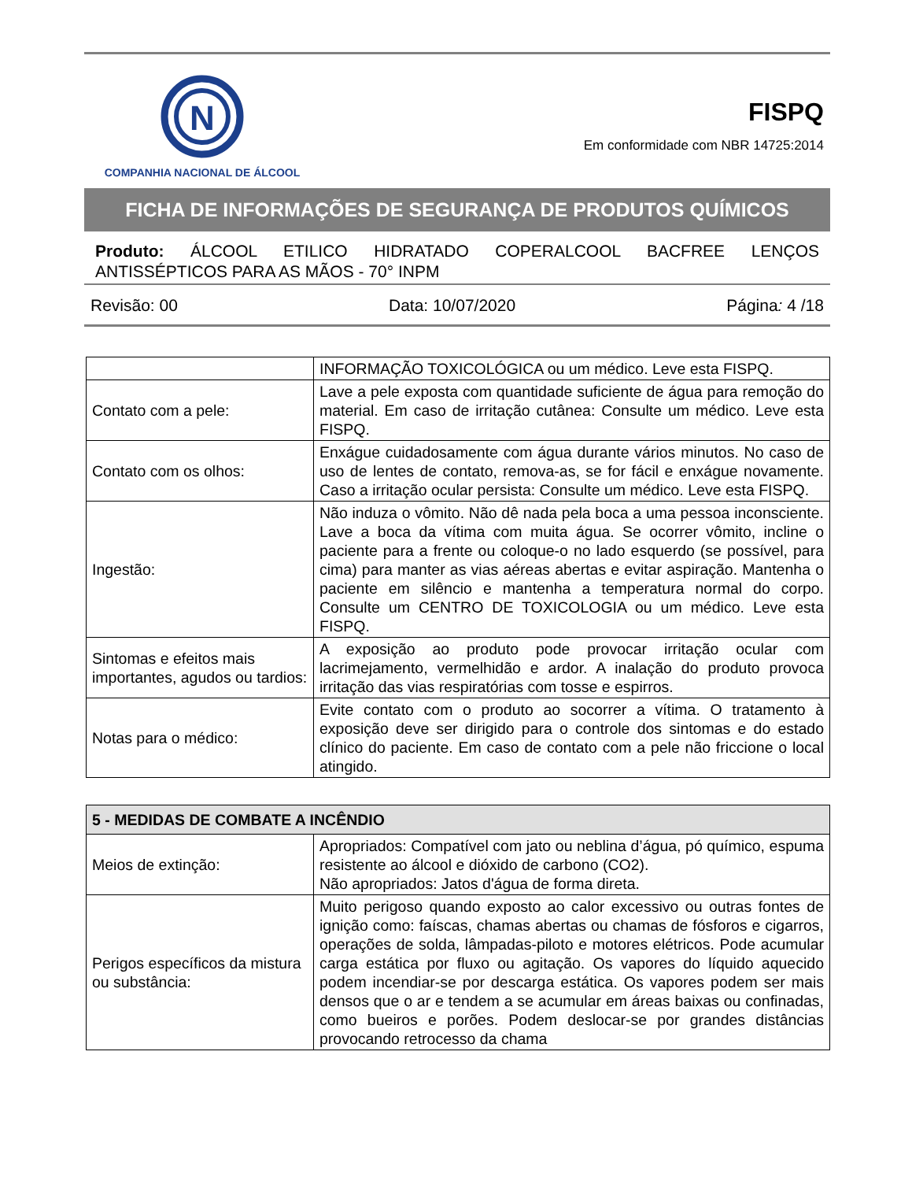N
COMPANHIA NACIONAL DE ÁLCOOL
FISPQ
Em conformidade com NBR 14725:2014
FICHA DE INFORMAÇÕES DE SEGURANÇA DE PRODUTOS QUÍMICOS
Produto: ÁLCOOL ETILICO HIDRATADO COPERALCOOL BACFREE LENÇOS ANTISSÉPTICOS PARA AS MÃOS - 70° INPM
Revisão: 00 Data: 10/07/2020 Página: 4 /18
| | INFORMAÇÃO TOXICOLÓGICA ou um médico. Leve esta FISPQ. |
| Contato com a pele: | Lave a pele exposta com quantidade suficiente de água para remoção do material. Em caso de irritação cutânea: Consulte um médico. Leve esta FISPQ. |
| Contato com os olhos: | Enxágue cuidadosamente com água durante vários minutos. No caso de uso de lentes de contato, remova-as, se for fácil e enxágue novamente. Caso a irritação ocular persista: Consulte um médico. Leve esta FISPQ. |
| Ingestão: | Não induza o vômito. Não dê nada pela boca a uma pessoa inconsciente. Lave a boca da vítima com muita água. Se ocorrer vômito, incline o paciente para a frente ou coloque-o no lado esquerdo (se possível, para cima) para manter as vias aéreas abertas e evitar aspiração. Mantenha o paciente em silêncio e mantenha a temperatura normal do corpo. Consulte um CENTRO DE TOXICOLOGIA ou um médico. Leve esta FISPQ. |
| Sintomas e efeitos mais importantes, agudos ou tardios: | A exposição ao produto pode provocar irritação ocular com lacrimejamento, vermelhidão e ardor. A inalação do produto provoca irritação das vias respiratórias com tosse e espirros. |
| Notas para o médico: | Evite contato com o produto ao socorrer a vítima. O tratamento à exposição deve ser dirigido para o controle dos sintomas e do estado clínico do paciente. Em caso de contato com a pele não friccione o local atingido. |
| 5 - MEDIDAS DE COMBATE A INCÊNDIO | |
| --- | --- |
| Meios de extinção: | Apropriados: Compatível com jato ou neblina d’água, pó químico, espuma resistente ao álcool e dióxido de carbono (CO2). Não apropriados: Jatos d'água de forma direta. |
| Perigos específicos da mistura ou substância: | Muito perigoso quando exposto ao calor excessivo ou outras fontes de ignição como: faíscas, chamas abertas ou chamas de fósforos e cigarros, operações de solda, lâmpadas-piloto e motores elétricos. Pode acumular carga estática por fluxo ou agitação. Os vapores do líquido aquecido podem incendiar-se por descarga estática. Os vapores podem ser mais densos que o ar e tendem a se acumular em áreas baixas ou confinadas, como bueiros e porões. Podem deslocar-se por grandes distâncias provocando retrocesso da chama |